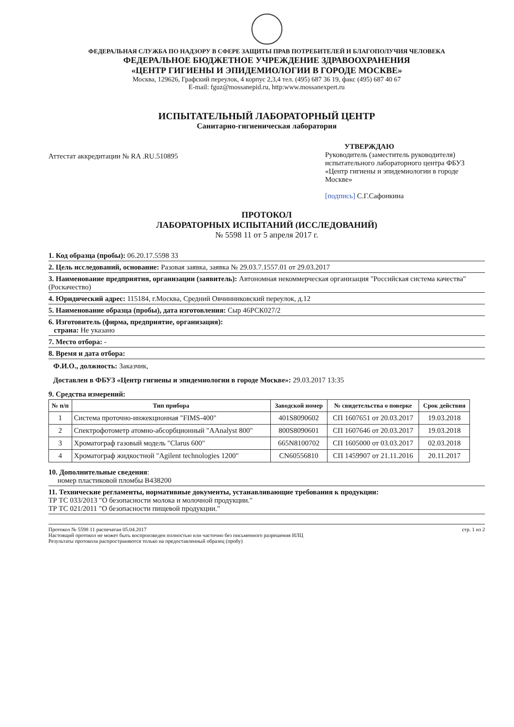ФЕДЕРАЛЬНАЯ СЛУЖБА ПО НАДЗОРУ В СФЕРЕ ЗАЩИТЫ ПРАВ ПОТРЕБИТЕЛЕЙ И БЛАГОПОЛУЧИЯ ЧЕЛОВЕКА
ФЕДЕРАЛЬНОЕ БЮДЖЕТНОЕ УЧРЕЖДЕНИЕ ЗДРАВООХРАНЕНИЯ
«ЦЕНТР ГИГИЕНЫ И ЭПИДЕМИОЛОГИИ В ГОРОДЕ МОСКВЕ»
Москва, 129626, Графский переулок, 4 корпус 2,3,4 тел. (495) 687 36 19, факс (495) 687 40 67
E-mail: fguz@mossanepid.ru, http:www.mossanexpert.ru
ИСПЫТАТЕЛЬНЫЙ ЛАБОРАТОРНЫЙ ЦЕНТР
Санитарно-гигиеническая лаборатория
Аттестат аккредитации № RA .RU.510895
УТВЕРЖДАЮ
Руководитель (заместитель руководителя) испытательного лабораторного центра ФБУЗ «Центр гигиены и эпидемиологии в городе Москве»
[подпись] С.Г.Сафонкина
ПРОТОКОЛ
ЛАБОРАТОРНЫХ ИСПЫТАНИЙ (ИССЛЕДОВАНИЙ)
№ 5598 11 от 5 апреля 2017 г.
1. Код образца (пробы): 06.20.17.5598 33
2. Цель исследований, основание: Разовая заявка, заявка № 29.03.7.1557.01 от 29.03.2017
3. Наименование предприятия, организации (заявитель): Автономная некоммерческая организация "Российская система качества" (Роскачество)
4. Юридический адрес: 115184, г.Москва, Средний Овчинниковский переулок, д.12
5. Наименование образца (пробы), дата изготовления: Сыр 46РСК027/2
6. Изготовитель (фирма, предприятие, организация):
страна: Не указано
7. Место отбора: -
8. Время и дата отбора:
Ф.И.О., должность: Заказчик,
Доставлен в ФБУЗ «Центр гигиены и эпидемиологии в городе Москве»: 29.03.2017 13:35
9. Средства измерений:
| № п/п | Тип прибора | Заводской номер | № свидетельства о поверке | Срок действия |
| --- | --- | --- | --- | --- |
| 1 | Система проточно-инжекционная "FIMS-400" | 401S8090602 | СП 1607651 от 20.03.2017 | 19.03.2018 |
| 2 | Спектрофотометр атомно-абсорбционный "AAnalyst 800" | 800S8090601 | СП 1607646 от 20.03.2017 | 19.03.2018 |
| 3 | Хроматограф газовый модель "Clarus 600" | 665N8100702 | СП 1605000 от 03.03.2017 | 02.03.2018 |
| 4 | Хроматограф жидкостной "Agilent technologies 1200" | CN60556810 | СП 1459907 от 21.11.2016 | 20.11.2017 |
10. Дополнительные сведения:
номер пластиковой пломбы В438200
11. Технические регламенты, нормативные документы, устанавливающие требования к продукции:
ТР ТС 033/2013 "О безопасности молока и молочной продукции."
ТР ТС 021/2011 "О безопасности пищевой продукции."
Протокол № 5598 11 распечатан 05.04.2017
Настоящий протокол не может быть воспроизведен полностью или частично без письменного разрешения ИЛЦ
Результаты протокола распространяются только на предоставленный образец (пробу)
стр. 1 из 2